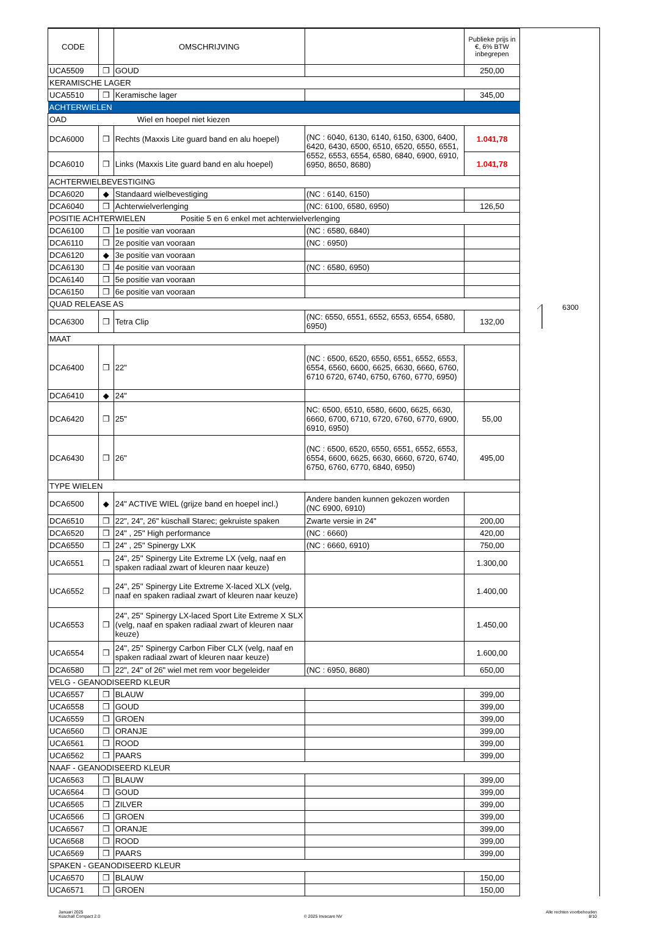| CODE | | OMSCHRIJVING | | Publieke prijs in €, 6% BTW inbegrepen |
| --- | --- | --- | --- | --- |
| UCA5509 | ❒ | GOUD | | 250,00 |
| KERAMISCHE LAGER | | | | |
| UCA5510 | ❒ | Keramische lager | | 345,00 |
| ACHTERWIELEN | | | | |
| OAD Wiel en hoepel niet kiezen | | | | |
| DCA6000 | ❒ | Rechts (Maxxis Lite guard band en alu hoepel) | (NC : 6040, 6130, 6140, 6150, 6300, 6400, 6420, 6430, 6500, 6510, 6520, 6550, 6551, 6552, 6553, 6554, 6580, 6840, 6900, 6910, 6950, 8650, 8680) | 1.041,78 |
| DCA6010 | ❒ | Links (Maxxis Lite guard band en alu hoepel) | | 1.041,78 |
| ACHTERWIELBEVESTIGING | | | | |
| DCA6020 | ◆ | Standaard wielbevestiging | (NC : 6140, 6150) | |
| DCA6040 | ❒ | Achterwielverlenging | (NC: 6100, 6580, 6950) | 126,50 |
| POSITIE ACHTERWIELEN Positie 5 en 6 enkel met achterwielverlenging | | | | |
| DCA6100 | ❒ | 1e positie van vooraan | (NC : 6580, 6840) | |
| DCA6110 | ❒ | 2e positie van vooraan | (NC : 6950) | |
| DCA6120 | ◆ | 3e positie van vooraan | | |
| DCA6130 | ❒ | 4e positie van vooraan | (NC : 6580, 6950) | |
| DCA6140 | ❒ | 5e positie van vooraan | | |
| DCA6150 | ❒ | 6e positie van vooraan | | |
| QUAD RELEASE AS | | | | |
| DCA6300 | ❒ | Tetra Clip | (NC: 6550, 6551, 6552, 6553, 6554, 6580, 6950) | 132,00 |
| MAAT | | | | |
| DCA6400 | ❒ | 22" | (NC : 6500, 6520, 6550, 6551, 6552, 6553, 6554, 6560, 6600, 6625, 6630, 6660, 6760, 6710 6720, 6740, 6750, 6760, 6770, 6950) | |
| DCA6410 | ◆ | 24" | | |
| DCA6420 | ❒ | 25" | NC: 6500, 6510, 6580, 6600, 6625, 6630, 6660, 6700, 6710, 6720, 6760, 6770, 6900, 6910, 6950) | 55,00 |
| DCA6430 | ❒ | 26" | (NC : 6500, 6520, 6550, 6551, 6552, 6553, 6554, 6600, 6625, 6630, 6660, 6720, 6740, 6750, 6760, 6770, 6840, 6950) | 495,00 |
| TYPE WIELEN | | | | |
| DCA6500 | ◆ | 24" ACTIVE WIEL (grijze band en hoepel incl.) | Andere banden kunnen gekozen worden (NC 6900, 6910) | |
| DCA6510 | ❒ | 22", 24", 26" küschall Starec; gekruiste spaken | Zwarte versie in 24" | 200,00 |
| DCA6520 | ❒ | 24" , 25" High performance | (NC : 6660) | 420,00 |
| DCA6550 | ❒ | 24" , 25" Spinergy LXK | (NC : 6660, 6910) | 750,00 |
| UCA6551 | ❒ | 24'', 25'' Spinergy Lite Extreme LX (velg, naaf en spaken radiaal zwart of kleuren naar keuze) | | 1.300,00 |
| UCA6552 | ❒ | 24'', 25'' Spinergy Lite Extreme X-laced XLX (velg, naaf en spaken radiaal zwart of kleuren naar keuze) | | 1.400,00 |
| UCA6553 | ❒ | 24'', 25'' Spinergy LX-laced Sport Lite Extreme X SLX (velg, naaf en spaken radiaal zwart of kleuren naar keuze) | | 1.450,00 |
| UCA6554 | ❒ | 24'', 25'' Spinergy Carbon Fiber CLX (velg, naaf en spaken radiaal zwart of kleuren naar keuze) | | 1.600,00 |
| DCA6580 | ❒ | 22", 24" of 26" wiel met rem voor begeleider | (NC : 6950, 8680) | 650,00 |
| VELG - GEANODISEERD KLEUR | | | | |
| UCA6557 | ❒ | BLAUW | | 399,00 |
| UCA6558 | ❒ | GOUD | | 399,00 |
| UCA6559 | ❒ | GROEN | | 399,00 |
| UCA6560 | ❒ | ORANJE | | 399,00 |
| UCA6561 | ❒ | ROOD | | 399,00 |
| UCA6562 | ❒ | PAARS | | 399,00 |
| NAAF - GEANODISEERD KLEUR | | | | |
| UCA6563 | ❒ | BLAUW | | 399,00 |
| UCA6564 | ❒ | GOUD | | 399,00 |
| UCA6565 | ❒ | ZILVER | | 399,00 |
| UCA6566 | ❒ | GROEN | | 399,00 |
| UCA6567 | ❒ | ORANJE | | 399,00 |
| UCA6568 | ❒ | ROOD | | 399,00 |
| UCA6569 | ❒ | PAARS | | 399,00 |
| SPAKEN - GEANODISEERD KLEUR | | | | |
| UCA6570 | ❒ | BLAUW | | 150,00 |
| UCA6571 | ❒ | GROEN | | 150,00 |
6300
Januari 2025
Küschall Compact 2.0
© 2025 Invacare NV Alle rechten voorbehouden
8/10